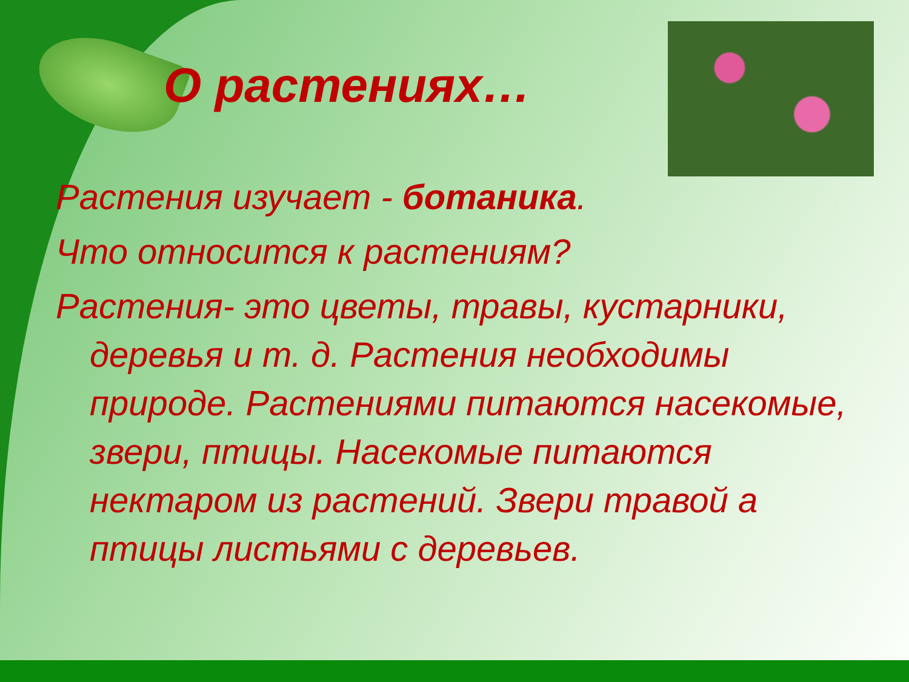О растениях…
Растения изучает - ботаника.
Что относится к растениям?
Растения- это цветы, травы, кустарники, деревья и т. д. Растения необходимы природе. Растениями питаются насекомые, звери, птицы. Насекомые питаются нектаром из растений. Звери травой а птицы листьями с деревьев.